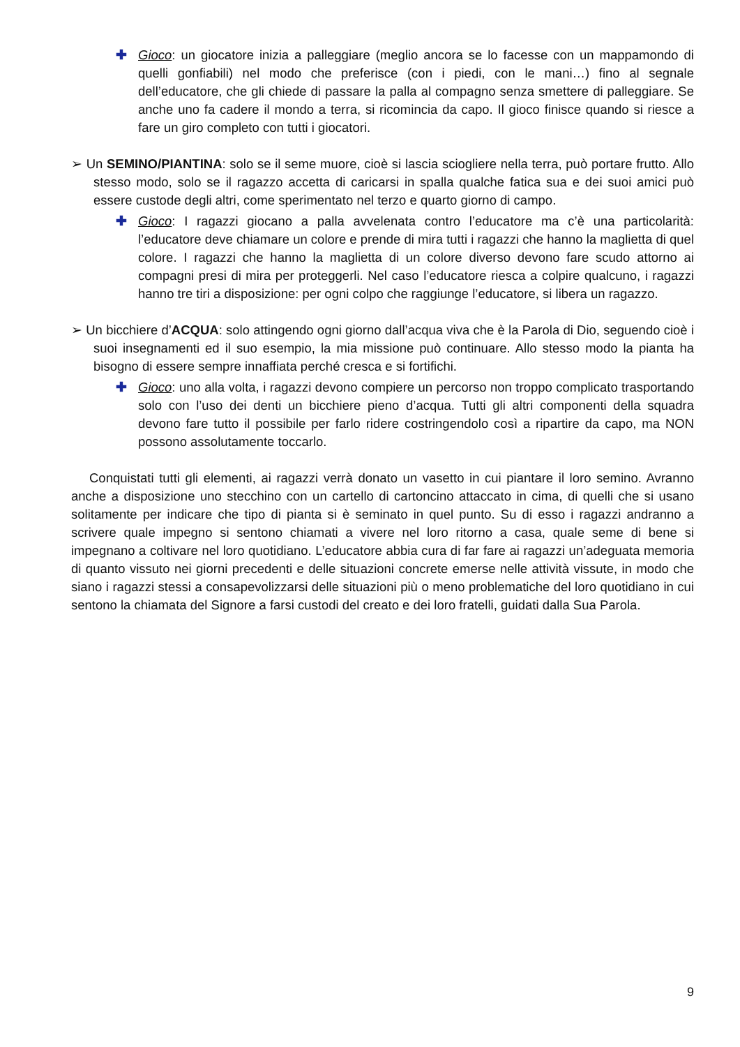✚ Gioco: un giocatore inizia a palleggiare (meglio ancora se lo facesse con un mappamondo di quelli gonfiabili) nel modo che preferisce (con i piedi, con le mani…) fino al segnale dell’educatore, che gli chiede di passare la palla al compagno senza smettere di palleggiare. Se anche uno fa cadere il mondo a terra, si ricomincia da capo. Il gioco finisce quando si riesce a fare un giro completo con tutti i giocatori.
➢ Un SEMINO/PIANTINA: solo se il seme muore, cioè si lascia sciogliere nella terra, può portare frutto. Allo stesso modo, solo se il ragazzo accetta di caricarsi in spalla qualche fatica sua e dei suoi amici può essere custode degli altri, come sperimentato nel terzo e quarto giorno di campo.
✚ Gioco: I ragazzi giocano a palla avvelenata contro l’educatore ma c’è una particolarità: l’educatore deve chiamare un colore e prende di mira tutti i ragazzi che hanno la maglietta di quel colore. I ragazzi che hanno la maglietta di un colore diverso devono fare scudo attorno ai compagni presi di mira per proteggerli. Nel caso l’educatore riesca a colpire qualcuno, i ragazzi hanno tre tiri a disposizione: per ogni colpo che raggiunge l’educatore, si libera un ragazzo.
➢ Un bicchiere d’ACQUA: solo attingendo ogni giorno dall’acqua viva che è la Parola di Dio, seguendo cioè i suoi insegnamenti ed il suo esempio, la mia missione può continuare. Allo stesso modo la pianta ha bisogno di essere sempre innaffiata perché cresca e si fortifichi.
✚ Gioco: uno alla volta, i ragazzi devono compiere un percorso non troppo complicato trasportando solo con l’uso dei denti un bicchiere pieno d’acqua. Tutti gli altri componenti della squadra devono fare tutto il possibile per farlo ridere costringendolo così a ripartire da capo, ma NON possono assolutamente toccarlo.
Conquistati tutti gli elementi, ai ragazzi verrà donato un vasetto in cui piantare il loro semino. Avranno anche a disposizione uno stecchino con un cartello di cartoncino attaccato in cima, di quelli che si usano solitamente per indicare che tipo di pianta si è seminato in quel punto. Su di esso i ragazzi andranno a scrivere quale impegno si sentono chiamati a vivere nel loro ritorno a casa, quale seme di bene si impegnano a coltivare nel loro quotidiano. L’educatore abbia cura di far fare ai ragazzi un’adeguata memoria di quanto vissuto nei giorni precedenti e delle situazioni concrete emerse nelle attività vissute, in modo che siano i ragazzi stessi a consapevolizzarsi delle situazioni più o meno problematiche del loro quotidiano in cui sentono la chiamata del Signore a farsi custodi del creato e dei loro fratelli, guidati dalla Sua Parola.
9